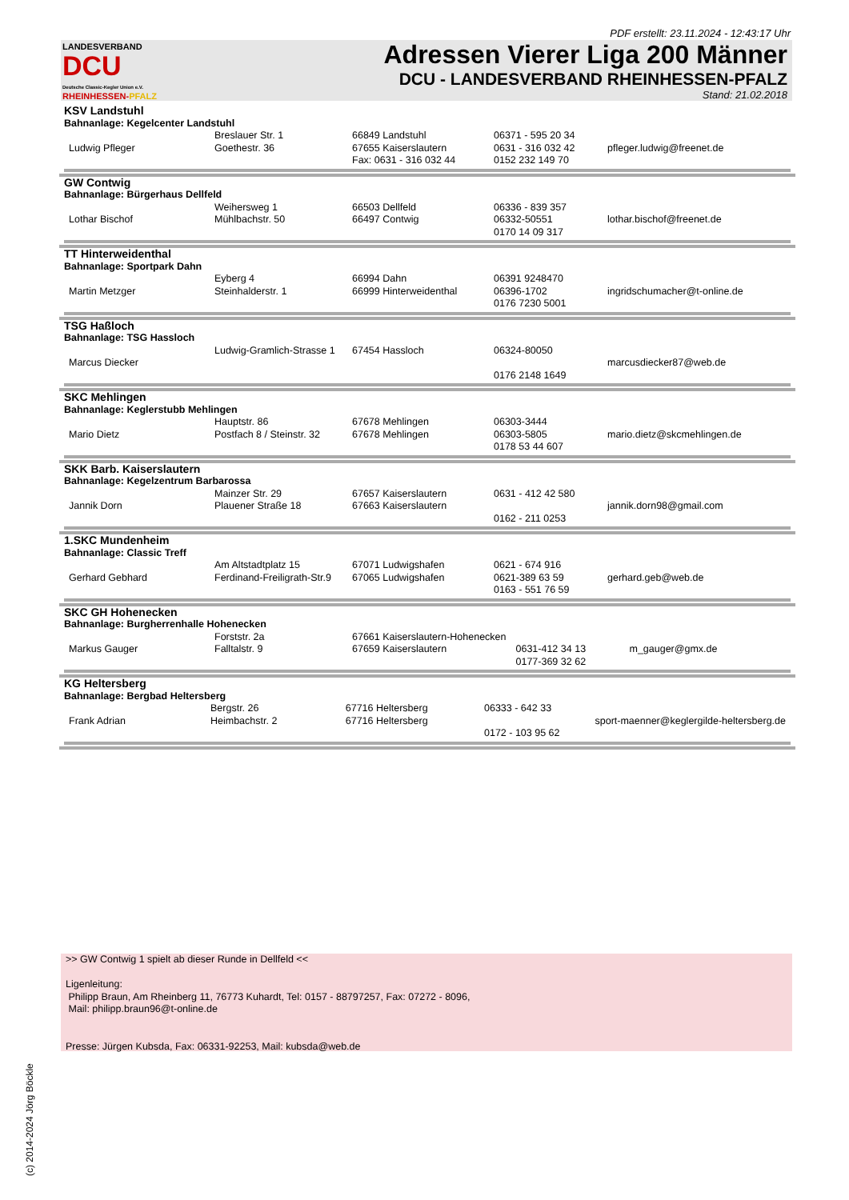PDF erstellt: 23.11.2024 - 12:43:17 Uhr
LANDESVERBAND
DCU
Deutsche Classic-Kegler Union e.V.
RHEINHESSEN-PFALZ
Adressen Vierer Liga 200 Männer
DCU - LANDESVERBAND RHEINHESSEN-PFALZ
Stand: 21.02.2018
| KSV Landstuhl Bahnanlage: Kegelcenter Landstuhl / Ludwig Pfleger / Breslauer Str. 1 Goethestr. 36 / 66849 Landstuhl 67655 Kaiserslautern Fax: 0631 - 316 032 44 / 06371 - 595 20 34 0631 - 316 032 42 0152 232 149 70 / pfleger.ludwig@freenet.de / |
| GW Contwig Bahnanlage: Bürgerhaus Dellfeld / Lothar Bischof / Weihersweg 1 Mühlbachstr. 50 / 66503 Dellfeld 66497 Contwig / 06336 - 839 357 06332-50551 0170 14 09 317 / lothar.bischof@freenet.de / |
| TT Hinterweidenthal Bahnanlage: Sportpark Dahn / Martin Metzger / Eyberg 4 Steinhalderstr. 1 / 66994 Dahn 66999 Hinterweidenthal / 06391 9248470 06396-1702 0176 7230 5001 / ingridschumacher@t-online.de / |
| TSG Haßloch Bahnanlage: TSG Hassloch / Marcus Diecker / Ludwig-Gramlich-Strasse 1 / 67454 Hassloch / 06324-80050 0176 2148 1649 / marcusdiecker87@web.de / |
| SKC Mehlingen Bahnanlage: Keglerstubb Mehlingen / Mario Dietz / Hauptstr. 86 Postfach 8 / Steinstr. 32 / 67678 Mehlingen 67678 Mehlingen / 06303-3444 06303-5805 0178 53 44 607 / mario.dietz@skcmehlingen.de / |
| SKK Barb. Kaiserslautern Bahnanlage: Kegelzentrum Barbarossa / Jannik Dorn / Mainzer Str. 29 Plauener Straße 18 / 67657 Kaiserslautern 67663 Kaiserslautern / 0631 - 412 42 580 0162 - 211 0253 / jannik.dorn98@gmail.com / |
| 1.SKC Mundenheim Bahnanlage: Classic Treff / Gerhard Gebhard / Am Altstadtplatz 15 Ferdinand-Freiligrath-Str.9 / 67071 Ludwigshafen 67065 Ludwigshafen / 0621 - 674 916 0621-389 63 59 0163 - 551 76 59 / gerhard.geb@web.de / |
| SKC GH Hohenecken Bahnanlage: Burgherrenhalle Hohenecken / Markus Gauger / Forststr. 2a Falltalstr. 9 / 67661 Kaiserslautern-Hohenecken 67659 Kaiserslautern / 0631-412 34 13 0177-369 32 62 / m_gauger@gmx.de / |
| KG Heltersberg Bahnanlage: Bergbad Heltersberg / Frank Adrian / Bergstr. 26 Heimbachstr. 2 / 67716 Heltersberg 67716 Heltersberg / 06333 - 642 33 0172 - 103 95 62 / sport-maenner@keglergilde-heltersberg.de / |
>> GW Contwig 1 spielt ab dieser Runde in Dellfeld <<
Ligenleitung:
Philipp Braun, Am Rheinberg 11, 76773 Kuhardt, Tel: 0157 - 88797257, Fax: 07272 - 8096,
Mail: philipp.braun96@t-online.de
Presse: Jürgen Kubsda, Fax: 06331-92253, Mail: kubsda@web.de
(c) 2014-2024 Jörg Böckle